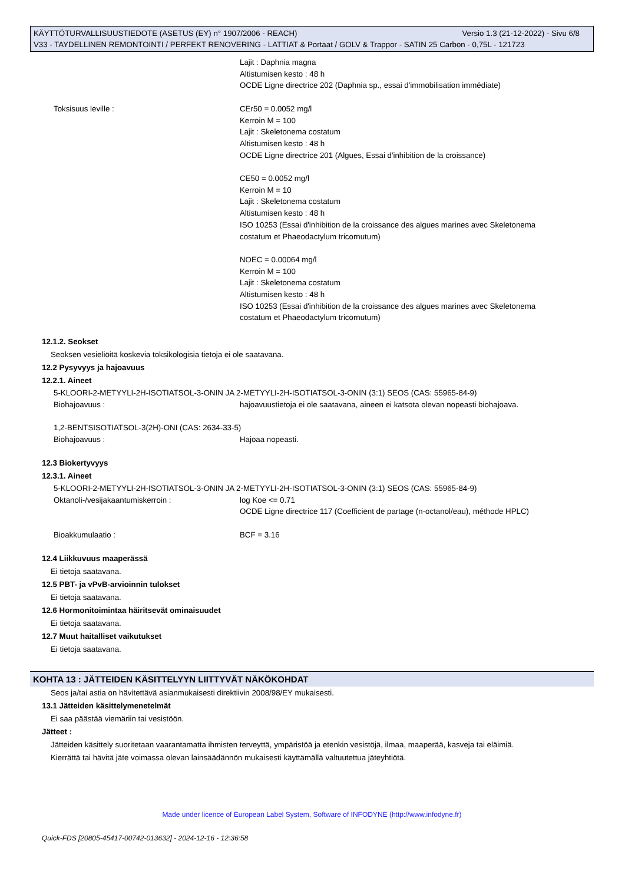KÄYTTÖTURVALLISUUSTIEDOTE (ASETUS (EY) n° 1907/2006 - REACH) Versio 1.3 (21-12-2022) - Sivu 6/8
V33 - TAYDELLINEN REMONTOINTI / PERFEKT RENOVERING - LATTIAT & Portaat / GOLV & Trappor - SATIN 25 Carbon - 0,75L - 121723
Lajit : Daphnia magna
Altistumisen kesto : 48 h
OCDE Ligne directrice 202 (Daphnia sp., essai d'immobilisation immédiate)
Toksisuus leville : CEr50 = 0.0052 mg/l
Kerroin M = 100
Lajit : Skeletonema costatum
Altistumisen kesto : 48 h
OCDE Ligne directrice 201 (Algues, Essai d'inhibition de la croissance)
CE50 = 0.0052 mg/l
Kerroin M = 10
Lajit : Skeletonema costatum
Altistumisen kesto : 48 h
ISO 10253 (Essai d'inhibition de la croissance des algues marines avec Skeletonema costatum et Phaeodactylum tricornutum)
NOEC = 0.00064 mg/l
Kerroin M = 100
Lajit : Skeletonema costatum
Altistumisen kesto : 48 h
ISO 10253 (Essai d'inhibition de la croissance des algues marines avec Skeletonema costatum et Phaeodactylum tricornutum)
12.1.2. Seokset
Seoksen vesieliöitä koskevia toksikologisia tietoja ei ole saatavana.
12.2 Pysyvyys ja hajoavuus
12.2.1. Aineet
5-KLOORI-2-METYYLI-2H-ISOTIATSOL-3-ONIN JA 2-METYYLI-2H-ISOTIATSOL-3-ONIN (3:1) SEOS (CAS: 55965-84-9)
Biohajoavuus : hajoavuustietoja ei ole saatavana, aineen ei katsota olevan nopeasti biohajoava.
1,2-BENTSISOTIATSOL-3(2H)-ONI (CAS: 2634-33-5)
Biohajoavuus : Hajoaa nopeasti.
12.3 Biokertyvyys
12.3.1. Aineet
5-KLOORI-2-METYYLI-2H-ISOTIATSOL-3-ONIN JA 2-METYYLI-2H-ISOTIATSOL-3-ONIN (3:1) SEOS (CAS: 55965-84-9)
Oktanoli-/vesijakaantumiskerroin : log Koe <= 0.71
OCDE Ligne directrice 117 (Coefficient de partage (n-octanol/eau), méthode HPLC)
Bioakkumulaatio : BCF = 3.16
12.4 Liikkuvuus maaperässä
Ei tietoja saatavana.
12.5 PBT- ja vPvB-arvioinnin tulokset
Ei tietoja saatavana.
12.6 Hormonitoimintaa häiritsevät ominaisuudet
Ei tietoja saatavana.
12.7 Muut haitalliset vaikutukset
Ei tietoja saatavana.
KOHTA 13 : JÄTTEIDEN KÄSITTELYYN LIITTYVÄT NÄKÖKOHDAT
Seos ja/tai astia on hävitettävä asianmukaisesti direktiivin 2008/98/EY mukaisesti.
13.1 Jätteiden käsittelymenetelmät
Ei saa päästää viemäriin tai vesistöön.
Jätteet :
Jätteiden käsittely suoritetaan vaarantamatta ihmisten terveyttä, ympäristöä ja etenkin vesistöjä, ilmaa, maaperää, kasveja tai eläimiä.
Kierrättä tai hävitä jäte voimassa olevan lainsäädännön mukaisesti käyttämällä valtuutettua jäteyhtiötä.
Made under licence of European Label System, Software of INFODYNE (http://www.infodyne.fr)
Quick-FDS [20805-45417-00742-013632] - 2024-12-16 - 12:36:58